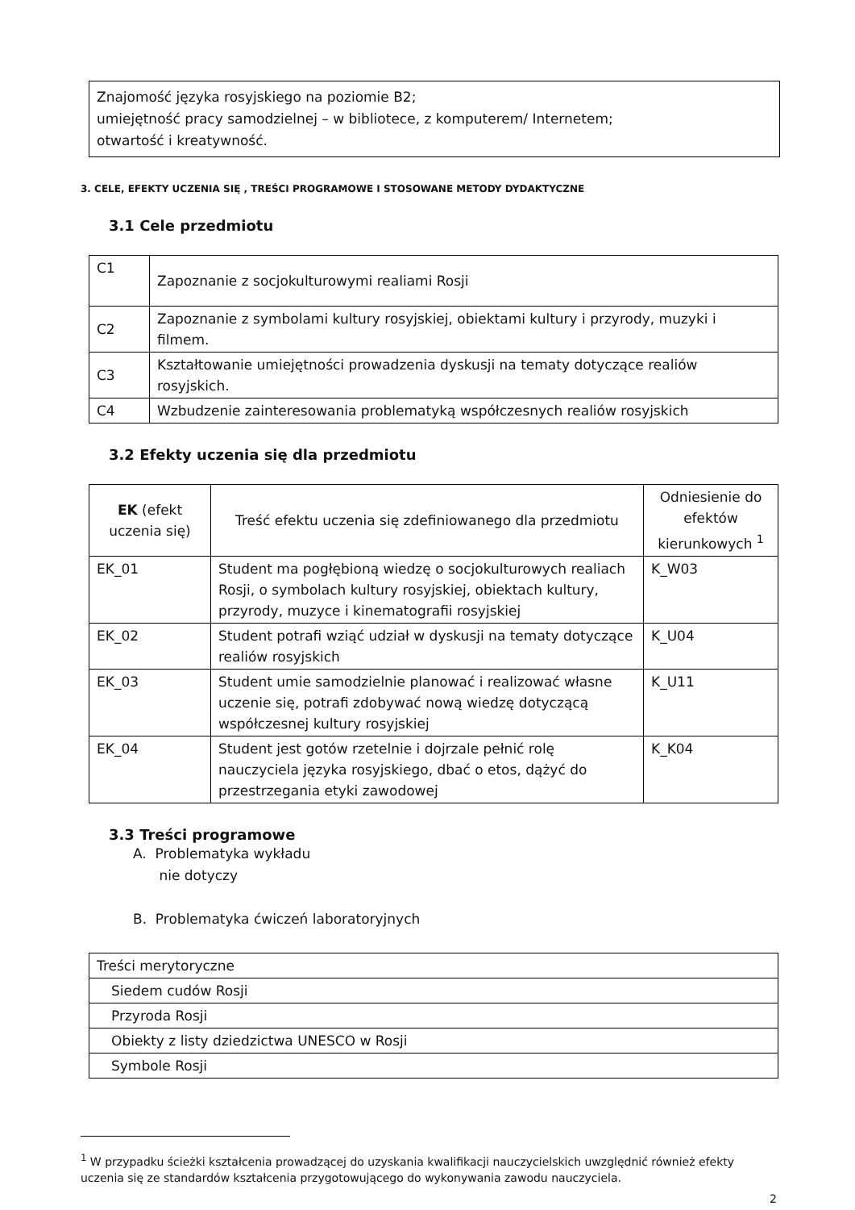Znajomość języka rosyjskiego na poziomie B2;
umiejętność pracy samodzielnej – w bibliotece, z komputerem/ Internetem;
otwartość i kreatywność.
3. CELE, EFEKTY UCZENIA SIĘ , TREŚCI PROGRAMOWE I STOSOWANE METODY DYDAKTYCZNE
3.1 Cele przedmiotu
| C1 | Zapoznanie z socjokulturowymi realiami Rosji |
| C2 | Zapoznanie z symbolami kultury rosyjskiej, obiektami kultury i przyrody, muzyki i filmem. |
| C3 | Kształtowanie umiejętności prowadzenia dyskusji na tematy dotyczące realiów rosyjskich. |
| C4 | Wzbudzenie zainteresowania problematyką współczesnych realiów rosyjskich |
3.2 Efekty uczenia się dla przedmiotu
| EK (efekt uczenia się) | Treść efektu uczenia się zdefiniowanego dla przedmiotu | Odniesienie do efektów kierunkowych <sup>1</sup> |
| --- | --- | --- |
| EK_01 | Student ma pogłębioną wiedzę o socjokulturowych realiach Rosji, o symbolach kultury rosyjskiej, obiektach kultury, przyrody, muzyce i kinematografii rosyjskiej | K_W03 |
| EK_02 | Student potrafi wziąć udział w dyskusji na tematy dotyczące realiów rosyjskich | K_U04 |
| EK_03 | Student umie samodzielnie planować i realizować własne uczenie się, potrafi zdobywać nową wiedzę dotyczącą współczesnej kultury rosyjskiej | K_U11 |
| EK_04 | Student jest gotów rzetelnie i dojrzale pełnić rolę nauczyciela języka rosyjskiego, dbać o etos, dążyć do przestrzegania etyki zawodowej | K_K04 |
3.3 Treści programowe
A. Problematyka wykładu
nie dotyczy
B. Problematyka ćwiczeń laboratoryjnych
| Treści merytoryczne |
| Siedem cudów Rosji |
| Przyroda Rosji |
| Obiekty z listy dziedzictwa UNESCO w Rosji |
| Symbole Rosji |
<sup>1</sup> W przypadku ścieżki kształcenia prowadzącej do uzyskania kwalifikacji nauczycielskich uwzględnić również efekty uczenia się ze standardów kształcenia przygotowującego do wykonywania zawodu nauczyciela.
2